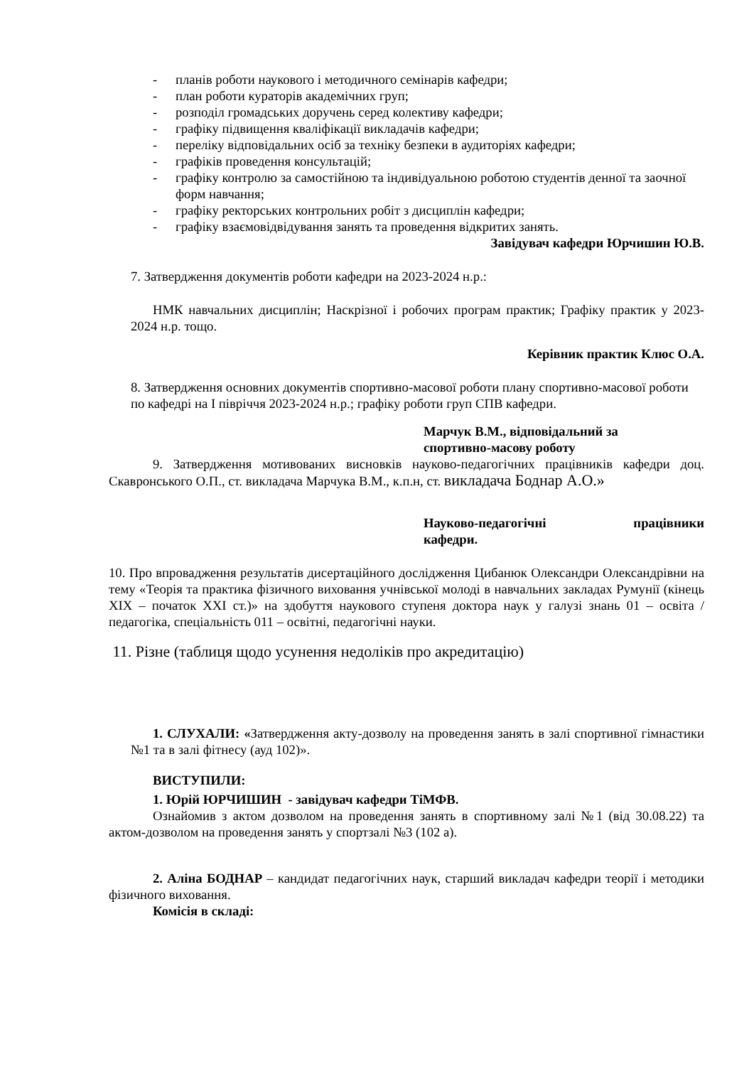- планів роботи наукового і методичного семінарів кафедри;
- план роботи кураторів академічних груп;
- розподіл громадських доручень серед колективу кафедри;
- графіку підвищення кваліфікації викладачів кафедри;
- переліку відповідальних осіб за техніку безпеки в аудиторіях кафедри;
- графіків проведення консультацій;
- графіку контролю за самостійною та індивідуальною роботою студентів денної та заочної форм навчання;
- графіку ректорських контрольних робіт з дисциплін кафедри;
- графіку взаємовідвідування занять та проведення відкритих занять.
Завідувач кафедри Юрчишин Ю.В.
7. Затвердження документів роботи кафедри на 2023-2024 н.р.:
НМК навчальних дисциплін; Наскрізної і робочих програм практик; Графіку практик у 2023-2024 н.р. тощо.
Керівник практик Клюс О.А.
8. Затвердження основних документів спортивно-масової роботи плану спортивно-масової роботи по кафедрі на І півріччя 2023-2024 н.р.; графіку роботи груп СПВ кафедри.
Марчук В.М., відповідальний за
спортивно-масову роботу
9. Затвердження мотивованих висновків науково-педагогічних працівників кафедри доц. Скавронського О.П., ст. викладача Марчука В.М., к.п.н, ст. викладача Боднар А.О.»
Науково-педагогічні працівники кафедри.
10. Про впровадження результатів дисертаційного дослідження Цибанюк Олександри Олександрівни на тему «Теорія та практика фізичного виховання учнівської молоді в навчальних закладах Румунії (кінець ХІХ – початок ХХІ ст.)» на здобуття наукового ступеня доктора наук у галузі знань 01 – освіта / педагогіка, спеціальність 011 – освітні, педагогічні науки.
11. Різне (таблиця щодо усунення недоліків про акредитацію)
1. СЛУХАЛИ: «Затвердження акту-дозволу на проведення занять в залі спортивної гімнастики №1 та в залі фітнесу (ауд 102)».
ВИСТУПИЛИ:
1. Юрій ЮРЧИШИН - завідувач кафедри ТіМФВ.
Ознайомив з актом дозволом на проведення занять в спортивному залі №1 (від 30.08.22) та актом-дозволом на проведення занять у спортзалі №3 (102 а).
2. Аліна БОДНАР – кандидат педагогічних наук, старший викладач кафедри теорії і методики фізичного виховання.
Комісія в складі: